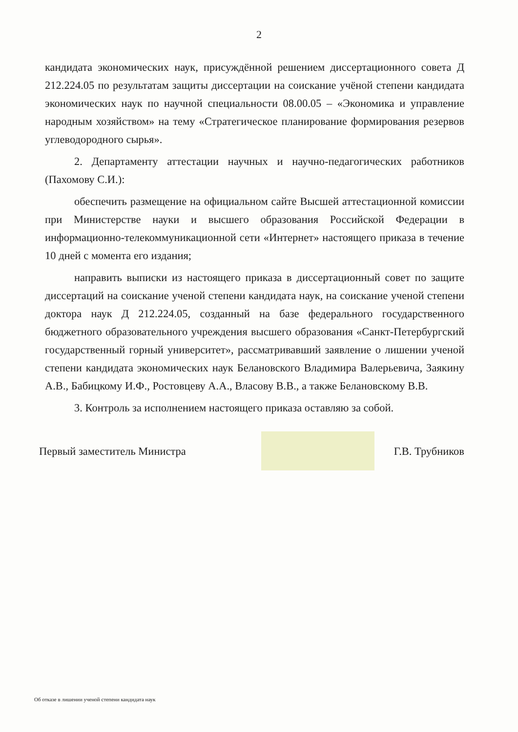2
кандидата экономических наук, присуждённой решением диссертационного совета Д 212.224.05 по результатам защиты диссертации на соискание учёной степени кандидата экономических наук по научной специальности 08.00.05 – «Экономика и управление народным хозяйством» на тему «Стратегическое планирование формирования резервов углеводородного сырья».
2. Департаменту аттестации научных и научно-педагогических работников (Пахомову С.И.):
обеспечить размещение на официальном сайте Высшей аттестационной комиссии при Министерстве науки и высшего образования Российской Федерации в информационно-телекоммуникационной сети «Интернет» настоящего приказа в течение 10 дней с момента его издания;
направить выписки из настоящего приказа в диссертационный совет по защите диссертаций на соискание ученой степени кандидата наук, на соискание ученой степени доктора наук Д 212.224.05, созданный на базе федерального государственного бюджетного образовательного учреждения высшего образования «Санкт-Петербургский государственный горный университет», рассматривавший заявление о лишении ученой степени кандидата экономических наук Белановского Владимира Валерьевича, Заякину А.В., Бабицкому И.Ф., Ростовцеву А.А., Власову В.В., а также Белановскому В.В.
3. Контроль за исполнением настоящего приказа оставляю за собой.
Первый заместитель Министра Г.В. Трубников
Об отказе в лишении ученой степени кандидата наук